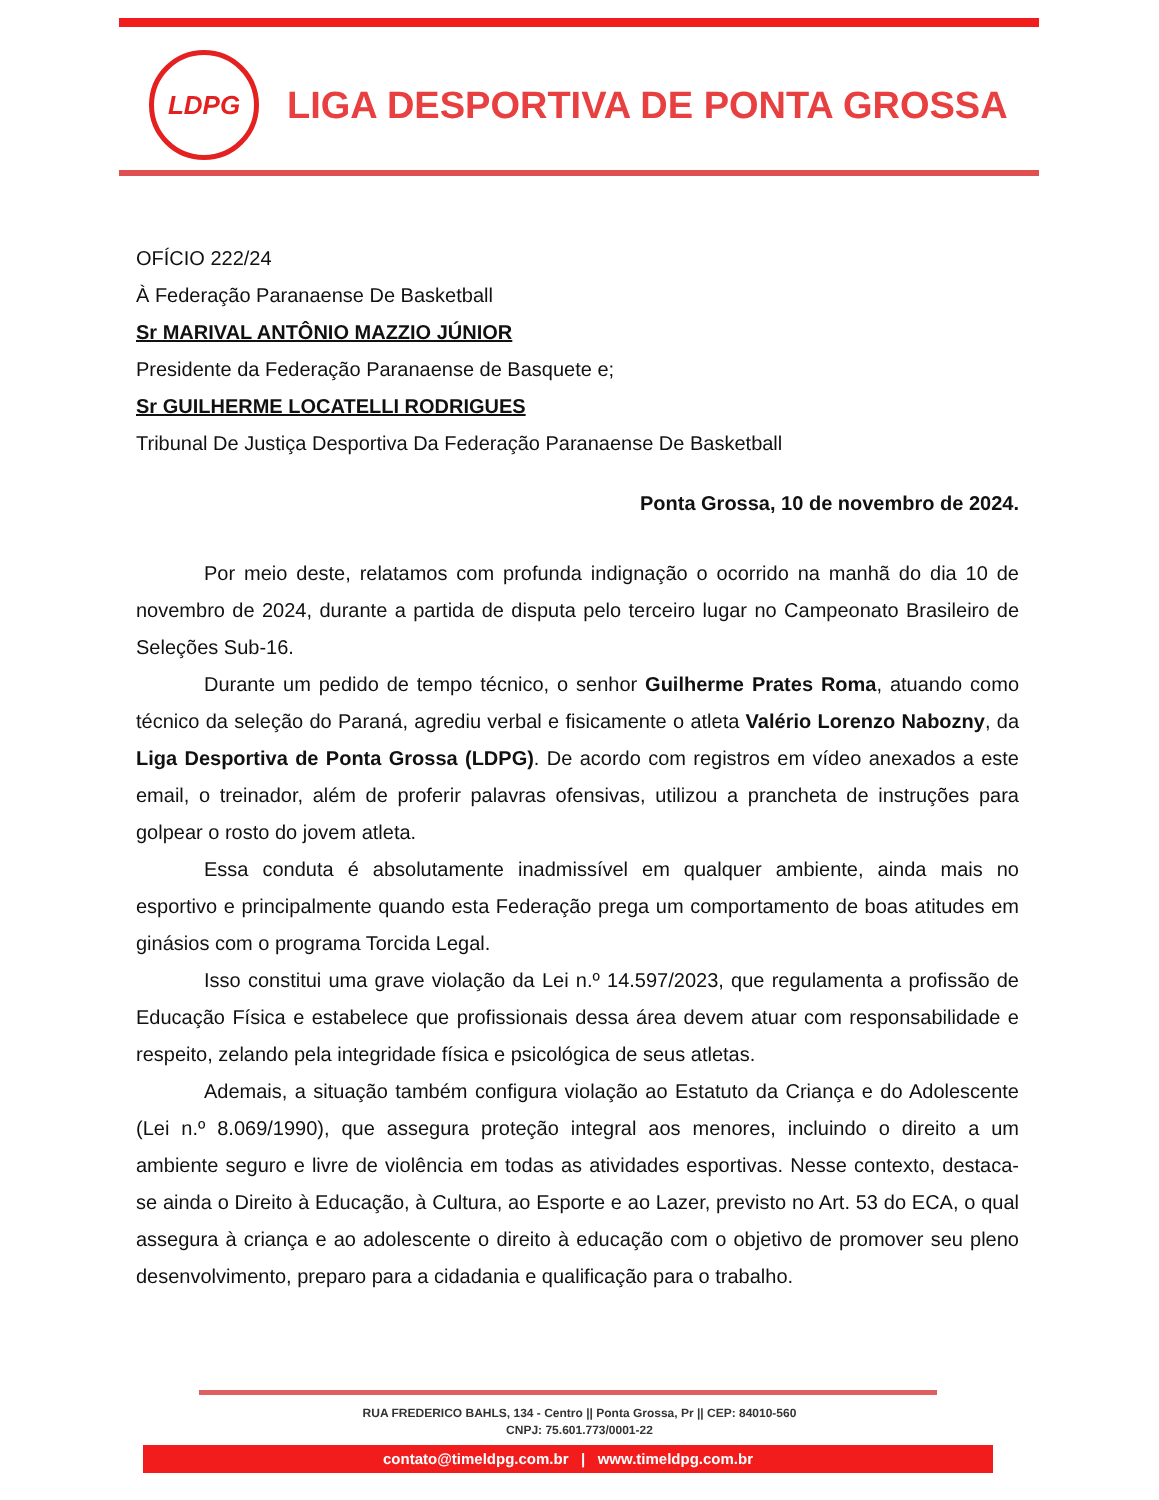LDPG
LIGA DESPORTIVA DE PONTA GROSSA
OFÍCIO 222/24
À Federação Paranaense De Basketball
Sr MARIVAL ANTÔNIO MAZZIO JÚNIOR
Presidente da Federação Paranaense de Basquete e;
Sr GUILHERME LOCATELLI RODRIGUES
Tribunal De Justiça Desportiva Da Federação Paranaense De Basketball
Ponta Grossa, 10 de novembro de 2024.
Por meio deste, relatamos com profunda indignação o ocorrido na manhã do dia 10 de novembro de 2024, durante a partida de disputa pelo terceiro lugar no Campeonato Brasileiro de Seleções Sub-16.
Durante um pedido de tempo técnico, o senhor Guilherme Prates Roma, atuando como técnico da seleção do Paraná, agrediu verbal e fisicamente o atleta Valério Lorenzo Nabozny, da Liga Desportiva de Ponta Grossa (LDPG). De acordo com registros em vídeo anexados a este email, o treinador, além de proferir palavras ofensivas, utilizou a prancheta de instruções para golpear o rosto do jovem atleta.
Essa conduta é absolutamente inadmissível em qualquer ambiente, ainda mais no esportivo e principalmente quando esta Federação prega um comportamento de boas atitudes em ginásios com o programa Torcida Legal.
Isso constitui uma grave violação da Lei n.º 14.597/2023, que regulamenta a profissão de Educação Física e estabelece que profissionais dessa área devem atuar com responsabilidade e respeito, zelando pela integridade física e psicológica de seus atletas.
Ademais, a situação também configura violação ao Estatuto da Criança e do Adolescente (Lei n.º 8.069/1990), que assegura proteção integral aos menores, incluindo o direito a um ambiente seguro e livre de violência em todas as atividades esportivas. Nesse contexto, destaca-se ainda o Direito à Educação, à Cultura, ao Esporte e ao Lazer, previsto no Art. 53 do ECA, o qual assegura à criança e ao adolescente o direito à educação com o objetivo de promover seu pleno desenvolvimento, preparo para a cidadania e qualificação para o trabalho.
RUA FREDERICO BAHLS, 134 - Centro || Ponta Grossa, Pr || CEP: 84010-560
CNPJ: 75.601.773/0001-22
contato@timeldpg.com.br | www.timeldpg.com.br